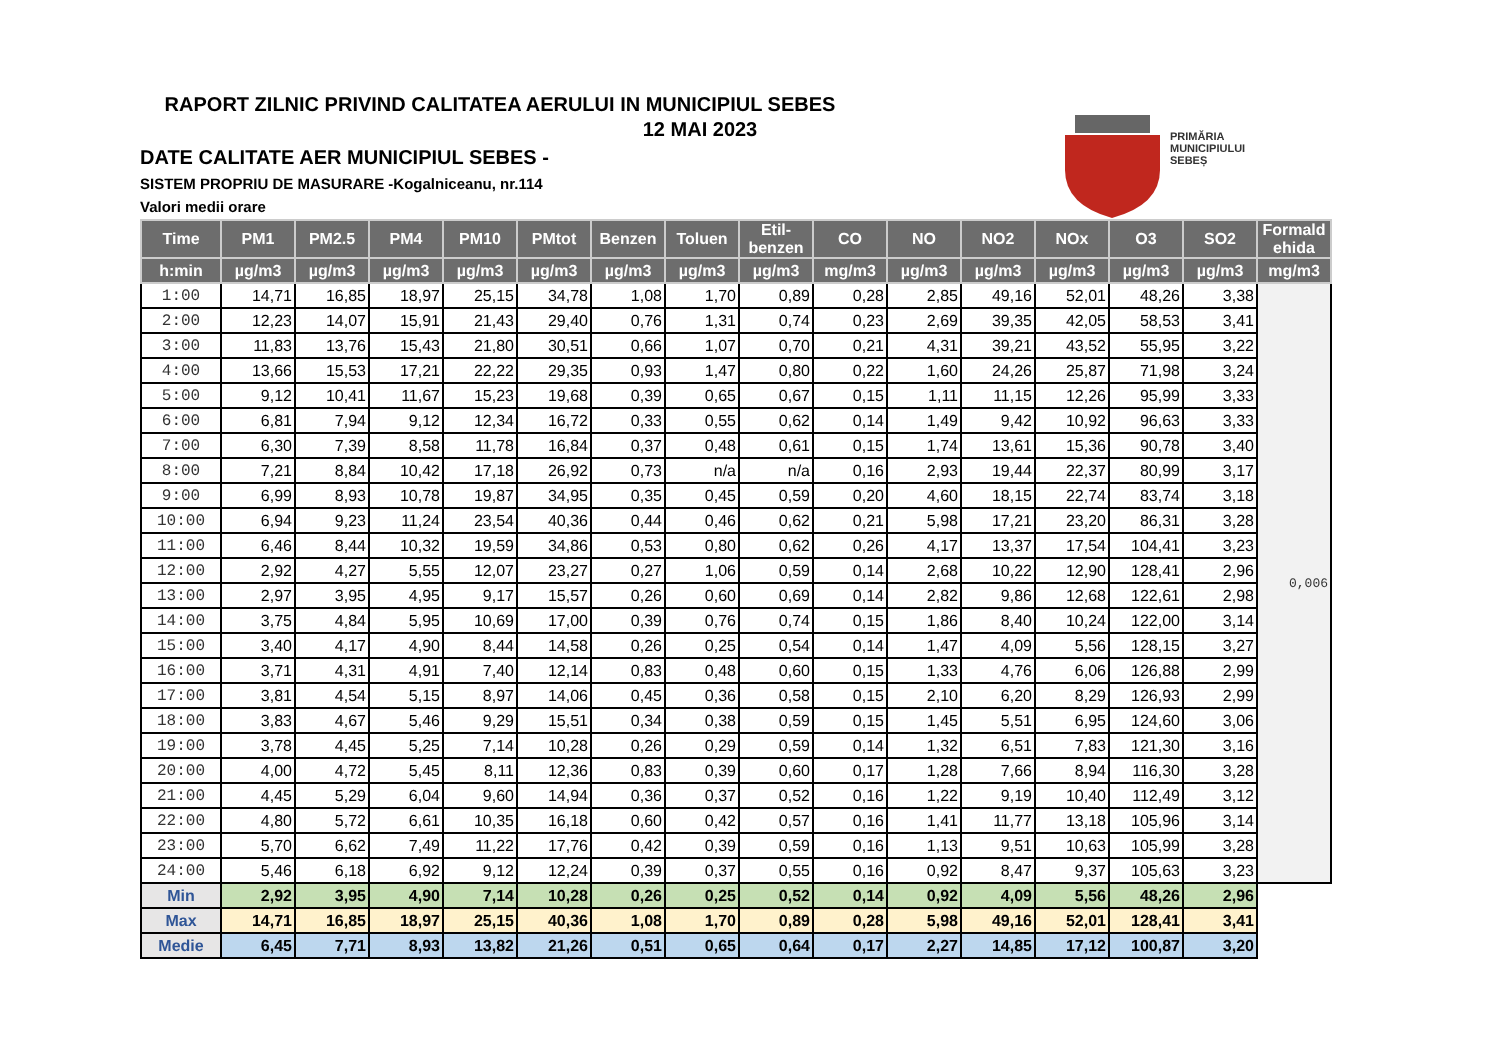RAPORT ZILNIC PRIVIND CALITATEA AERULUI IN MUNICIPIUL SEBES
12 MAI 2023
DATE CALITATE AER MUNICIPIUL SEBES -
SISTEM PROPRIU DE MASURARE -Kogalniceanu, nr.114
Valori medii orare
PRIMĂRIA
MUNICIPIULUI
SEBEȘ
| Time | PM1 | PM2.5 | PM4 | PM10 | PMtot | Benzen | Toluen | Etil- benzen | CO | NO | NO2 | NOx | O3 | SO2 | Formald ehida |
| --- | --- | --- | --- | --- | --- | --- | --- | --- | --- | --- | --- | --- | --- | --- | --- |
| h:min | µg/m3 | µg/m3 | µg/m3 | µg/m3 | µg/m3 | µg/m3 | µg/m3 | µg/m3 | mg/m3 | µg/m3 | µg/m3 | µg/m3 | µg/m3 | µg/m3 | mg/m3 |
| 1:00 | 14,71 | 16,85 | 18,97 | 25,15 | 34,78 | 1,08 | 1,70 | 0,89 | 0,28 | 2,85 | 49,16 | 52,01 | 48,26 | 3,38 | 0,006 |
| 2:00 | 12,23 | 14,07 | 15,91 | 21,43 | 29,40 | 0,76 | 1,31 | 0,74 | 0,23 | 2,69 | 39,35 | 42,05 | 58,53 | 3,41 | |
| 3:00 | 11,83 | 13,76 | 15,43 | 21,80 | 30,51 | 0,66 | 1,07 | 0,70 | 0,21 | 4,31 | 39,21 | 43,52 | 55,95 | 3,22 | |
| 4:00 | 13,66 | 15,53 | 17,21 | 22,22 | 29,35 | 0,93 | 1,47 | 0,80 | 0,22 | 1,60 | 24,26 | 25,87 | 71,98 | 3,24 | |
| 5:00 | 9,12 | 10,41 | 11,67 | 15,23 | 19,68 | 0,39 | 0,65 | 0,67 | 0,15 | 1,11 | 11,15 | 12,26 | 95,99 | 3,33 | |
| 6:00 | 6,81 | 7,94 | 9,12 | 12,34 | 16,72 | 0,33 | 0,55 | 0,62 | 0,14 | 1,49 | 9,42 | 10,92 | 96,63 | 3,33 | |
| 7:00 | 6,30 | 7,39 | 8,58 | 11,78 | 16,84 | 0,37 | 0,48 | 0,61 | 0,15 | 1,74 | 13,61 | 15,36 | 90,78 | 3,40 | |
| 8:00 | 7,21 | 8,84 | 10,42 | 17,18 | 26,92 | 0,73 | n/a | n/a | 0,16 | 2,93 | 19,44 | 22,37 | 80,99 | 3,17 | |
| 9:00 | 6,99 | 8,93 | 10,78 | 19,87 | 34,95 | 0,35 | 0,45 | 0,59 | 0,20 | 4,60 | 18,15 | 22,74 | 83,74 | 3,18 | |
| 10:00 | 6,94 | 9,23 | 11,24 | 23,54 | 40,36 | 0,44 | 0,46 | 0,62 | 0,21 | 5,98 | 17,21 | 23,20 | 86,31 | 3,28 | |
| 11:00 | 6,46 | 8,44 | 10,32 | 19,59 | 34,86 | 0,53 | 0,80 | 0,62 | 0,26 | 4,17 | 13,37 | 17,54 | 104,41 | 3,23 | |
| 12:00 | 2,92 | 4,27 | 5,55 | 12,07 | 23,27 | 0,27 | 1,06 | 0,59 | 0,14 | 2,68 | 10,22 | 12,90 | 128,41 | 2,96 | |
| 13:00 | 2,97 | 3,95 | 4,95 | 9,17 | 15,57 | 0,26 | 0,60 | 0,69 | 0,14 | 2,82 | 9,86 | 12,68 | 122,61 | 2,98 | |
| 14:00 | 3,75 | 4,84 | 5,95 | 10,69 | 17,00 | 0,39 | 0,76 | 0,74 | 0,15 | 1,86 | 8,40 | 10,24 | 122,00 | 3,14 | |
| 15:00 | 3,40 | 4,17 | 4,90 | 8,44 | 14,58 | 0,26 | 0,25 | 0,54 | 0,14 | 1,47 | 4,09 | 5,56 | 128,15 | 3,27 | |
| 16:00 | 3,71 | 4,31 | 4,91 | 7,40 | 12,14 | 0,83 | 0,48 | 0,60 | 0,15 | 1,33 | 4,76 | 6,06 | 126,88 | 2,99 | |
| 17:00 | 3,81 | 4,54 | 5,15 | 8,97 | 14,06 | 0,45 | 0,36 | 0,58 | 0,15 | 2,10 | 6,20 | 8,29 | 126,93 | 2,99 | |
| 18:00 | 3,83 | 4,67 | 5,46 | 9,29 | 15,51 | 0,34 | 0,38 | 0,59 | 0,15 | 1,45 | 5,51 | 6,95 | 124,60 | 3,06 | |
| 19:00 | 3,78 | 4,45 | 5,25 | 7,14 | 10,28 | 0,26 | 0,29 | 0,59 | 0,14 | 1,32 | 6,51 | 7,83 | 121,30 | 3,16 | |
| 20:00 | 4,00 | 4,72 | 5,45 | 8,11 | 12,36 | 0,83 | 0,39 | 0,60 | 0,17 | 1,28 | 7,66 | 8,94 | 116,30 | 3,28 | |
| 21:00 | 4,45 | 5,29 | 6,04 | 9,60 | 14,94 | 0,36 | 0,37 | 0,52 | 0,16 | 1,22 | 9,19 | 10,40 | 112,49 | 3,12 | |
| 22:00 | 4,80 | 5,72 | 6,61 | 10,35 | 16,18 | 0,60 | 0,42 | 0,57 | 0,16 | 1,41 | 11,77 | 13,18 | 105,96 | 3,14 | |
| 23:00 | 5,70 | 6,62 | 7,49 | 11,22 | 17,76 | 0,42 | 0,39 | 0,59 | 0,16 | 1,13 | 9,51 | 10,63 | 105,99 | 3,28 | |
| 24:00 | 5,46 | 6,18 | 6,92 | 9,12 | 12,24 | 0,39 | 0,37 | 0,55 | 0,16 | 0,92 | 8,47 | 9,37 | 105,63 | 3,23 | |
| Min | 2,92 | 3,95 | 4,90 | 7,14 | 10,28 | 0,26 | 0,25 | 0,52 | 0,14 | 0,92 | 4,09 | 5,56 | 48,26 | 2,96 | |
| Max | 14,71 | 16,85 | 18,97 | 25,15 | 40,36 | 1,08 | 1,70 | 0,89 | 0,28 | 5,98 | 49,16 | 52,01 | 128,41 | 3,41 | |
| Medie | 6,45 | 7,71 | 8,93 | 13,82 | 21,26 | 0,51 | 0,65 | 0,64 | 0,17 | 2,27 | 14,85 | 17,12 | 100,87 | 3,20 | |